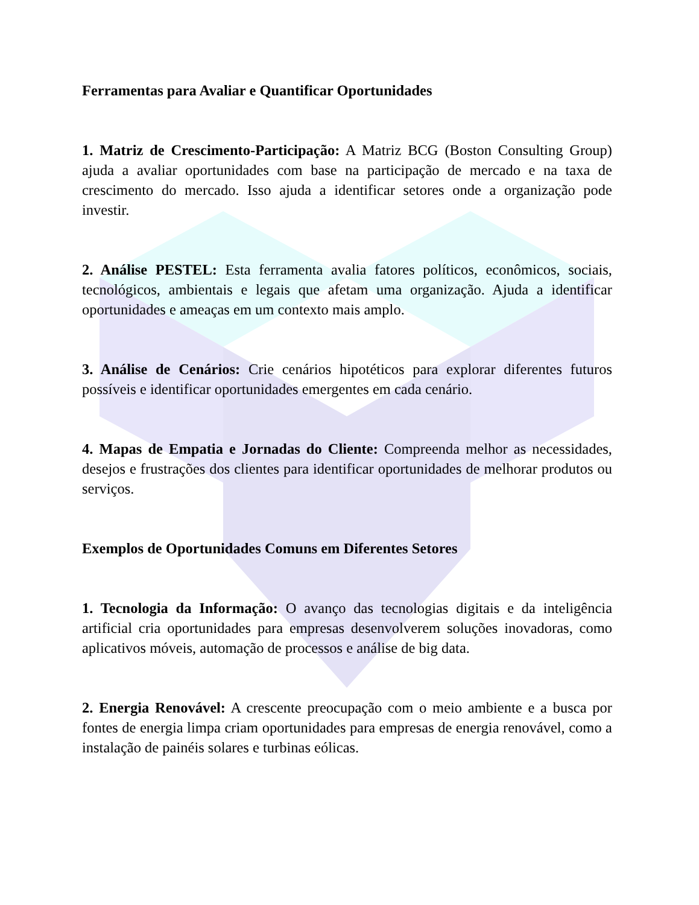Ferramentas para Avaliar e Quantificar Oportunidades
1. Matriz de Crescimento-Participação: A Matriz BCG (Boston Consulting Group) ajuda a avaliar oportunidades com base na participação de mercado e na taxa de crescimento do mercado. Isso ajuda a identificar setores onde a organização pode investir.
2. Análise PESTEL: Esta ferramenta avalia fatores políticos, econômicos, sociais, tecnológicos, ambientais e legais que afetam uma organização. Ajuda a identificar oportunidades e ameaças em um contexto mais amplo.
3. Análise de Cenários: Crie cenários hipotéticos para explorar diferentes futuros possíveis e identificar oportunidades emergentes em cada cenário.
4. Mapas de Empatia e Jornadas do Cliente: Compreenda melhor as necessidades, desejos e frustrações dos clientes para identificar oportunidades de melhorar produtos ou serviços.
Exemplos de Oportunidades Comuns em Diferentes Setores
1. Tecnologia da Informação: O avanço das tecnologias digitais e da inteligência artificial cria oportunidades para empresas desenvolverem soluções inovadoras, como aplicativos móveis, automação de processos e análise de big data.
2. Energia Renovável: A crescente preocupação com o meio ambiente e a busca por fontes de energia limpa criam oportunidades para empresas de energia renovável, como a instalação de painéis solares e turbinas eólicas.